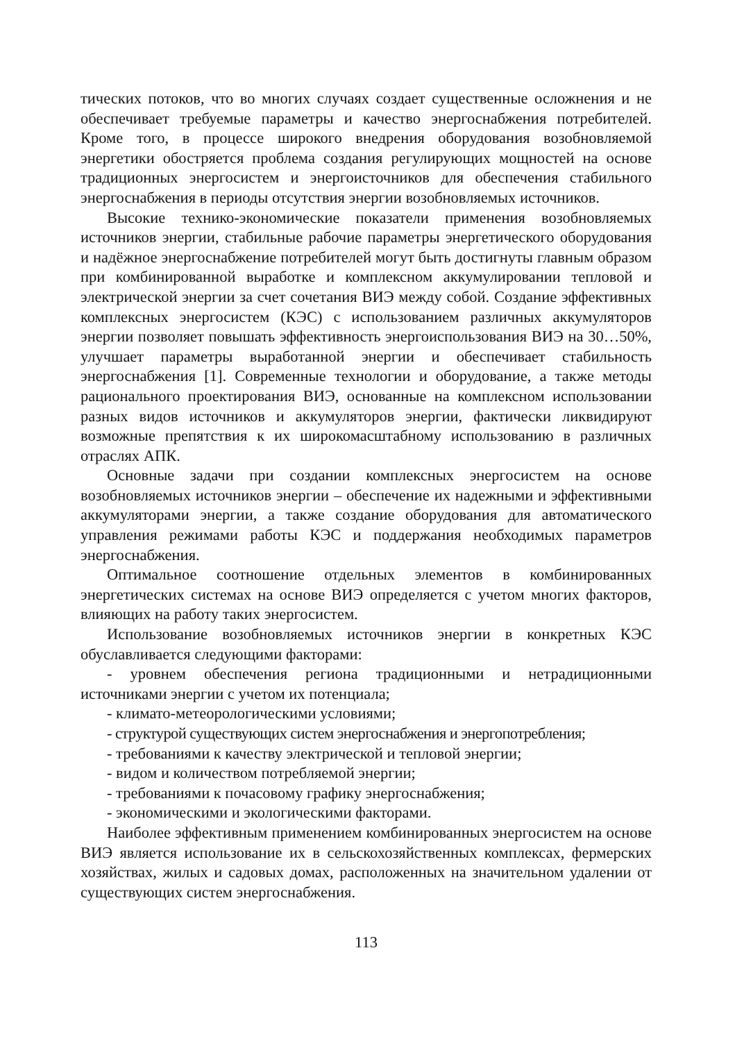тических потоков, что во многих случаях создает существенные осложнения и не обеспечивает требуемые параметры и качество энергоснабжения потребителей. Кроме того, в процессе широкого внедрения оборудования возобновляемой энергетики обостряется проблема создания регулирующих мощностей на основе традиционных энергосистем и энергоисточников для обеспечения стабильного энергоснабжения в периоды отсутствия энергии возобновляемых источников.
Высокие технико-экономические показатели применения возобновляемых источников энергии, стабильные рабочие параметры энергетического оборудования и надёжное энергоснабжение потребителей могут быть достигнуты главным образом при комбинированной выработке и комплексном аккумулировании тепловой и электрической энергии за счет сочетания ВИЭ между собой. Создание эффективных комплексных энергосистем (КЭС) с использованием различных аккумуляторов энергии позволяет повышать эффективность энергоиспользования ВИЭ на 30…50%, улучшает параметры выработанной энергии и обеспечивает стабильность энергоснабжения [1]. Современные технологии и оборудование, а также методы рационального проектирования ВИЭ, основанные на комплексном использовании разных видов источников и аккумуляторов энергии, фактически ликвидируют возможные препятствия к их широкомасштабному использованию в различных отраслях АПК.
Основные задачи при создании комплексных энергосистем на основе возобновляемых источников энергии – обеспечение их надежными и эффективными аккумуляторами энергии, а также создание оборудования для автоматического управления режимами работы КЭС и поддержания необходимых параметров энергоснабжения.
Оптимальное соотношение отдельных элементов в комбинированных энергетических системах на основе ВИЭ определяется с учетом многих факторов, влияющих на работу таких энергосистем.
Использование возобновляемых источников энергии в конкретных КЭС обуславливается следующими факторами:
- уровнем обеспечения региона традиционными и нетрадиционными источниками энергии с учетом их потенциала;
- климато-метеорологическими условиями;
- структурой существующих систем энергоснабжения и энергопотребления;
- требованиями к качеству электрической и тепловой энергии;
- видом и количеством потребляемой энергии;
- требованиями к почасовому графику энергоснабжения;
- экономическими и экологическими факторами.
Наиболее эффективным применением комбинированных энергосистем на основе ВИЭ является использование их в сельскохозяйственных комплексах, фермерских хозяйствах, жилых и садовых домах, расположенных на значительном удалении от существующих систем энергоснабжения.
113